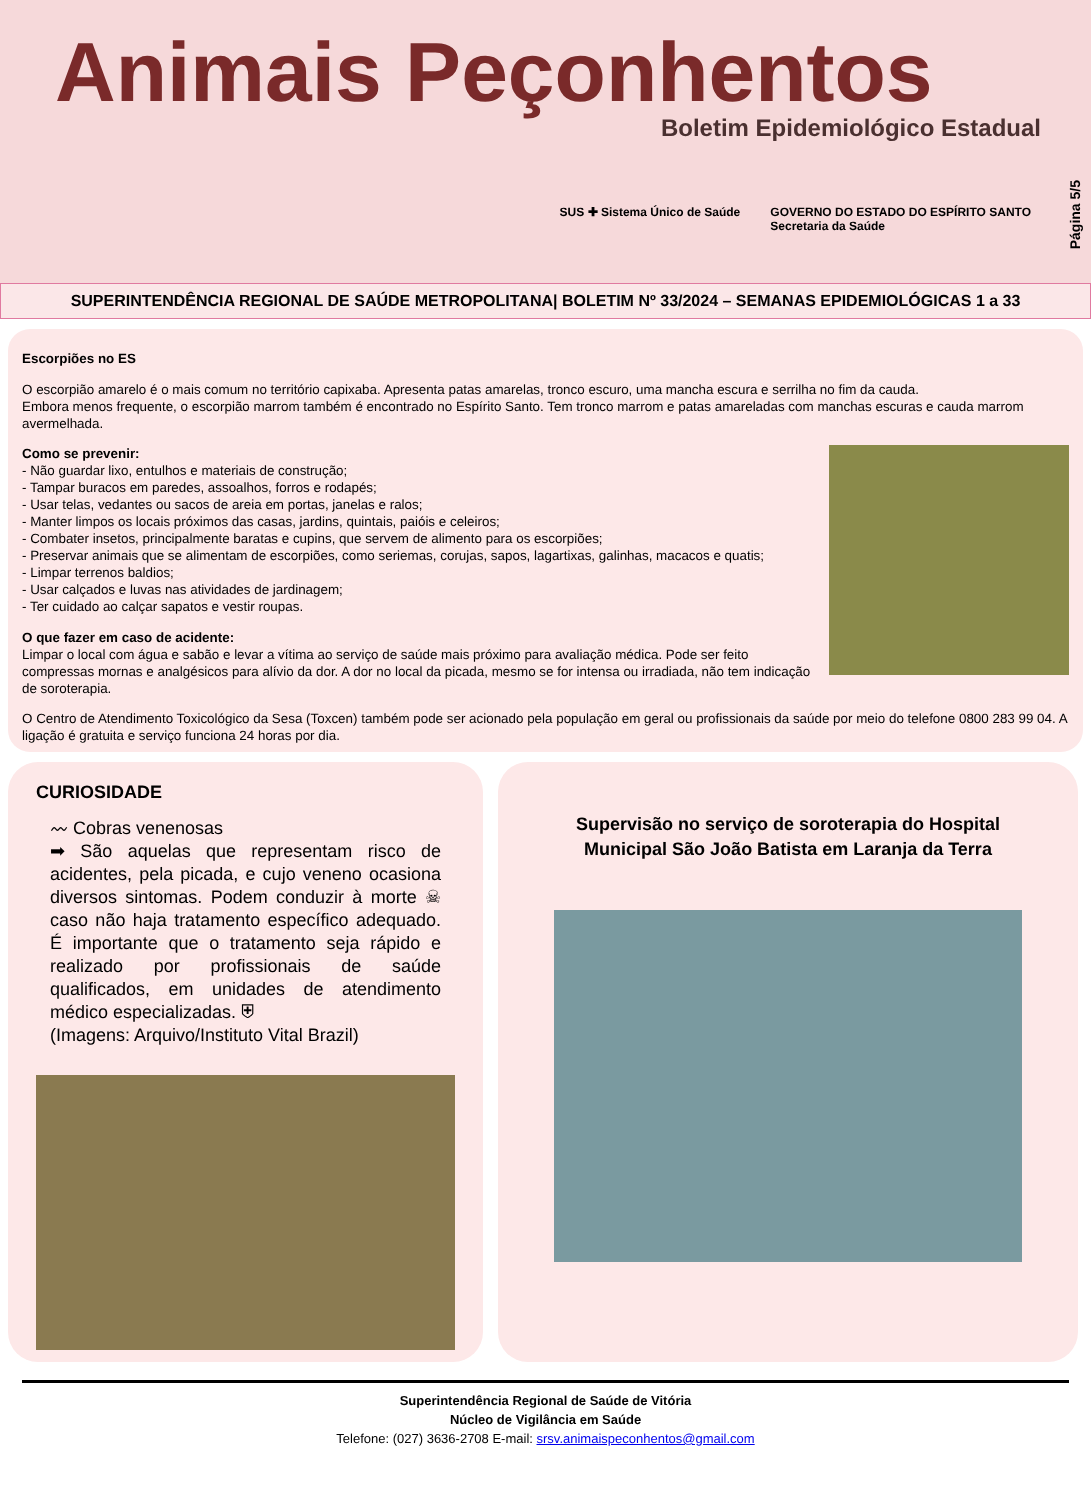Animais Peçonhentos
Boletim Epidemiológico Estadual
SUS ✚ Sistema Único de Saúde GOVERNO DO ESTADO DO ESPÍRITO SANTO
Secretaria da Saúde
Página 5/5
SUPERINTENDÊNCIA REGIONAL DE SAÚDE METROPOLITANA| BOLETIM Nº 33/2024 – SEMANAS EPIDEMIOLÓGICAS 1 a 33
Escorpiões no ES
O escorpião amarelo é o mais comum no território capixaba. Apresenta patas amarelas, tronco escuro, uma mancha escura e serrilha no fim da cauda.
Embora menos frequente, o escorpião marrom também é encontrado no Espírito Santo. Tem tronco marrom e patas amareladas com manchas escuras e cauda marrom avermelhada.
Como se prevenir:
- Não guardar lixo, entulhos e materiais de construção;
- Tampar buracos em paredes, assoalhos, forros e rodapés;
- Usar telas, vedantes ou sacos de areia em portas, janelas e ralos;
- Manter limpos os locais próximos das casas, jardins, quintais, paióis e celeiros;
- Combater insetos, principalmente baratas e cupins, que servem de alimento para os escorpiões;
- Preservar animais que se alimentam de escorpiões, como seriemas, corujas, sapos, lagartixas, galinhas, macacos e quatis;
- Limpar terrenos baldios;
- Usar calçados e luvas nas atividades de jardinagem;
- Ter cuidado ao calçar sapatos e vestir roupas.
O que fazer em caso de acidente:
Limpar o local com água e sabão e levar a vítima ao serviço de saúde mais próximo para avaliação médica. Pode ser feito compressas mornas e analgésicos para alívio da dor. A dor no local da picada, mesmo se for intensa ou irradiada, não tem indicação de soroterapia.
O Centro de Atendimento Toxicológico da Sesa (Toxcen) também pode ser acionado pela população em geral ou profissionais da saúde por meio do telefone 0800 283 99 04. A ligação é gratuita e serviço funciona 24 horas por dia.
CURIOSIDADE
〰 Cobras venenosas
➡ São aquelas que representam risco de acidentes, pela picada, e cujo veneno ocasiona diversos sintomas. Podem conduzir à morte ☠ caso não haja tratamento específico adequado. É importante que o tratamento seja rápido e realizado por profissionais de saúde qualificados, em unidades de atendimento médico especializadas. ⛨
(Imagens: Arquivo/Instituto Vital Brazil)
Supervisão no serviço de soroterapia do Hospital Municipal São João Batista em Laranja da Terra
Superintendência Regional de Saúde de Vitória
Núcleo de Vigilância em Saúde
Telefone: (027) 3636-2708 E-mail: srsv.animaispeconhentos@gmail.com